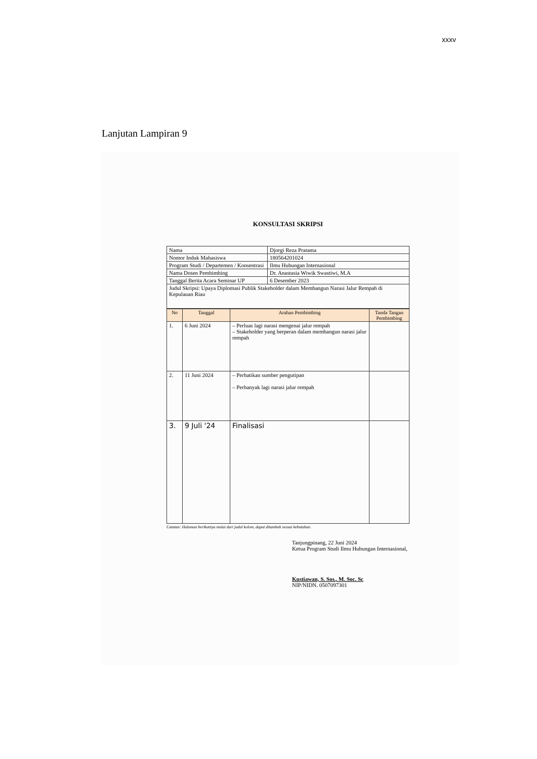xxxv
Lanjutan Lampiran 9
KONSULTASI SKRIPSI
| Nama | Djorgi Reza Pratama |
| Nomor Induk Mahasiswa | 180564201024 |
| Program Studi / Departemen / Konsentrasi | Ilmu Hubungan Internasional |
| Nama Dosen Pembimbing | Dr. Anastasia Wiwik Swastiwi, M.A |
| Tanggal Berita Acara Seminar UP | 6 Desember 2023 |
| Judul Skripsi: Upaya Diplomasi Publik Stakeholder dalam Membangun Narasi Jalur Rempah di Kepulauan Riau | |
| No | Tanggal | Arahan Pembimbing | Tanda Tangan Pembimbing |
| --- | --- | --- | --- |
| 1. | 6 Juni 2024 | – Perluas lagi narasi mengenai jalur rempah – Stakeholder yang berperan dalam membangun narasi jalur rempah | |
| 2. | 11 Juni 2024 | – Perhatikan sumber pengutipan – Perbanyak lagi narasi jalur rempah | |
| 3. | 9 Juli '24 | Finalisasi | |
Catatan: Halaman berikutnya mulai dari judul kolom, dapat ditambah sesuai kebutuhan.
Tanjungpinang, 22 Juni 2024
Ketua Program Studi Ilmu Hubungan Internasional,
Kustiawan, S. Sos., M. Soc. Sc
NIP/NIDN. 0507097301